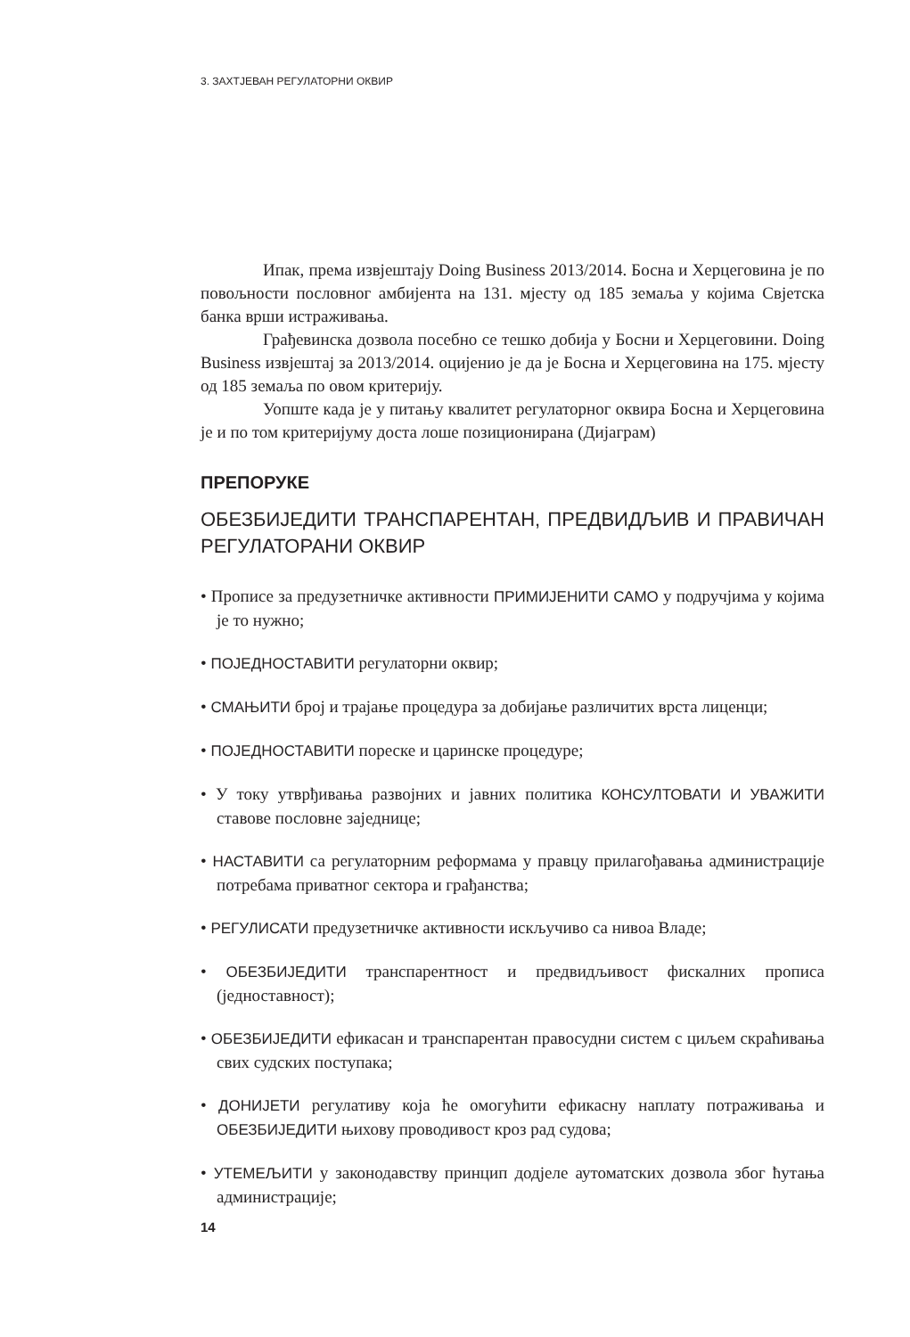3. ЗАХТЈЕВАН РЕГУЛАТОРНИ ОКВИР
Ипак, према извјештају Doing Business 2013/2014. Босна и Херцеговина је по повољности пословног амбијента на 131. мјесту од 185 земаља у којима Свјетска банка врши истраживања.
Грађевинска дозвола посебно се тешко добија у Босни и Херцеговини. Doing Business извјештај за 2013/2014. оцијенио је да је Босна и Херцеговина на 175. мјесту од 185 земаља по овом критерију.
Уопште када је у питању квалитет регулаторног оквира Босна и Херцеговина је и по том критеријуму доста лоше позиционирана (Дијаграм)
ПРЕПОРУКЕ
ОБЕЗБИЈЕДИТИ ТРАНСПАРЕНТАН, ПРЕДВИДЉИВ И ПРАВИЧАН РЕГУЛАТОРАНИ ОКВИР
• Прописе за предузетничке активности ПРИМИЈЕНИТИ САМО у подручјима у којима је то нужно;
• ПОЈЕДНОСТАВИТИ регулаторни оквир;
• СМАЊИТИ број и трајање процедура за добијање различитих врста лиценци;
• ПОЈЕДНОСТАВИТИ пореске и царинске процедуре;
• У току утврђивања развојних и јавних политика КОНСУЛТОВАТИ И УВАЖИТИ ставове пословне заједнице;
• НАСТАВИТИ са регулаторним реформама у правцу прилагођавања администрације потребама приватног сектора и грађанства;
• РЕГУЛИСАТИ предузетничке активности искључиво са нивоа Владе;
• ОБЕЗБИЈЕДИТИ транспарентност и предвидљивост фискалних прописа (једноставност);
• ОБЕЗБИЈЕДИТИ ефикасан и транспарентан правосудни систем с циљем скраћивања свих судских поступака;
• ДОНИЈЕТИ регулативу која ће омогућити ефикасну наплату потраживања и ОБЕЗБИЈЕДИТИ њихову проводивост кроз рад судова;
• УТЕМЕЉИТИ у законодавству принцип додјеле аутоматских дозвола због ћутања администрације;
14